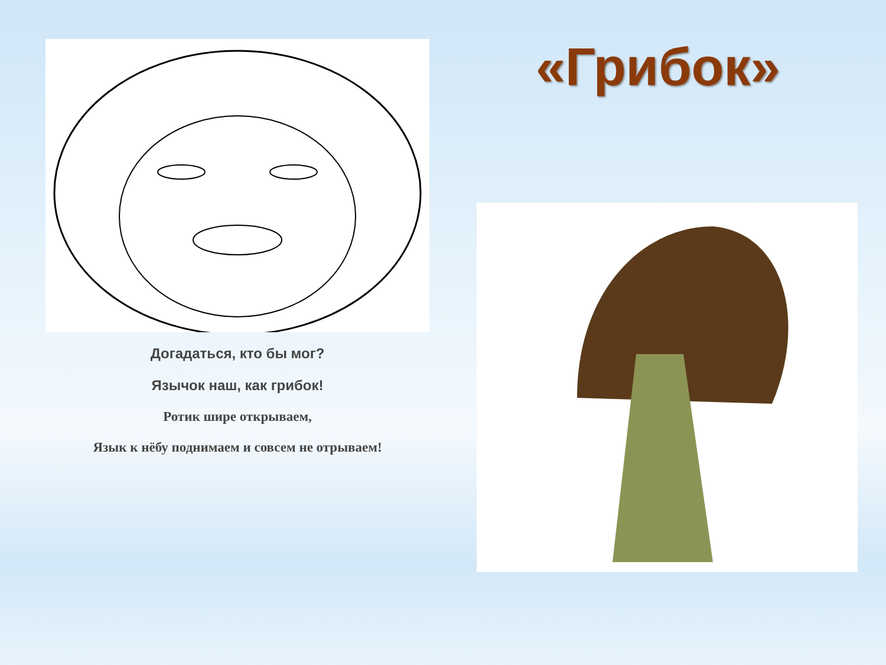Догадаться, кто бы мог?
Язычок наш, как грибок!
Ротик шире открываем,
Язык к нёбу поднимаем и совсем не отрываем!
«Грибок»